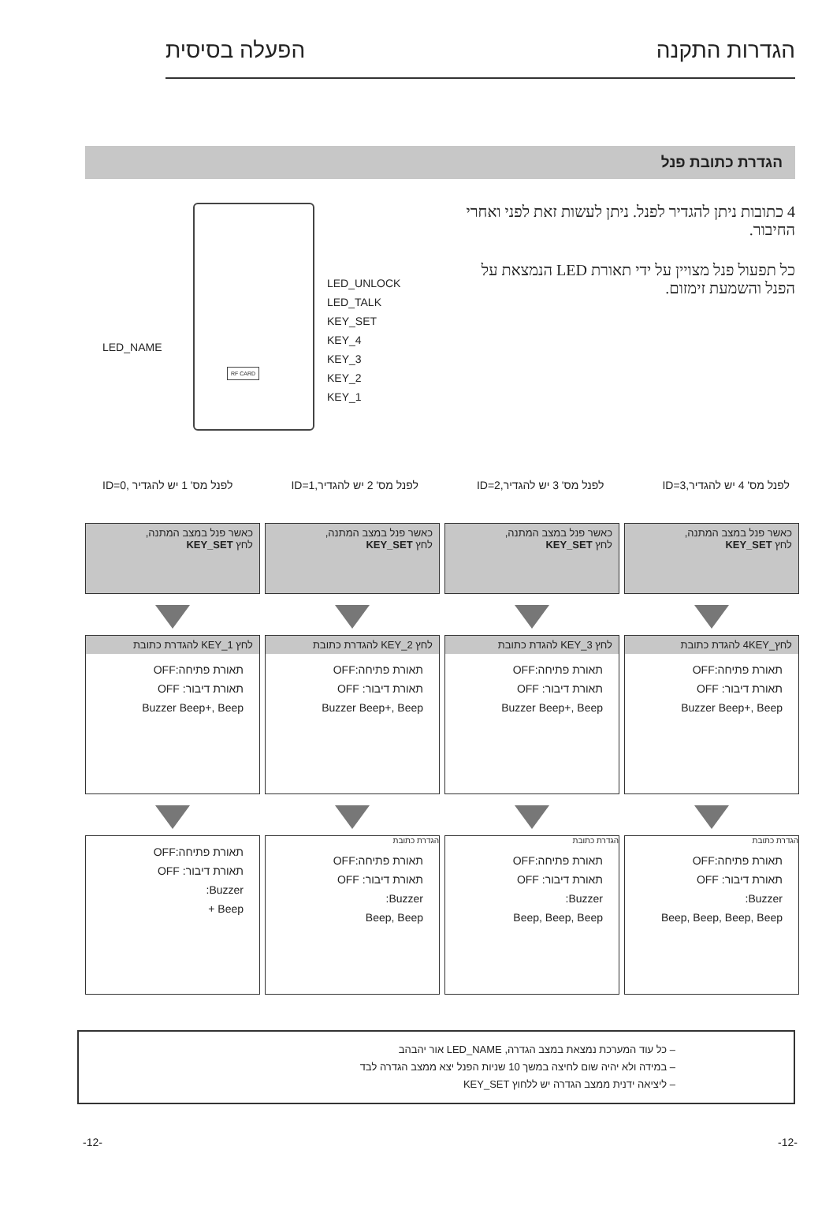הגדרות התקנה הפעלה בסיסית
הגדרת כתובת פנל
LED_NAME
RF CARD
LED_UNLOCK
LED_TALK
KEY_SET
KEY_4
KEY_3
KEY_2
KEY_1
4 כתובות ניתן להגדיר לפנל. ניתן לעשות זאת לפני ואחרי החיבור.
כל תפעול פנל מצויין על ידי תאורת LED הנמצאת על הפנל והשמעת זימזום.
לפנל מס' 4 יש להגדיר,ID=3 לפנל מס' 3 יש להגדיר,ID=2 לפנל מס' 2 יש להגדיר,ID=1 לפנל מס' 1 יש להגדיר ,ID=0
כאשר פנל במצב המתנה,
לחץ KEY_SET
כאשר פנל במצב המתנה,
לחץ KEY_SET
כאשר פנל במצב המתנה,
לחץ KEY_SET
כאשר פנל במצב המתנה,
לחץ KEY_SET
לחץ_4KEY להגדת כתובת
תאורת פתיחה:OFF
תאורת דיבור: OFF
Buzzer Beep+, Beep
לחץ KEY_3 להגדת כתובת
תאורת פתיחה:OFF
תאורת דיבור: OFF
Buzzer Beep+, Beep
לחץ KEY_2 להגדרת כתובת
תאורת פתיחה:OFF
תאורת דיבור: OFF
Buzzer Beep+, Beep
לחץ KEY_1 להגדרת כתובת
תאורת פתיחה:OFF
תאורת דיבור: OFF
Buzzer Beep+, Beep
הגדרת כתובת
תאורת פתיחה:OFF
תאורת דיבור: OFF
Buzzer:
Beep, Beep, Beep, Beep
הגדרת כתובת
תאורת פתיחה:OFF
תאורת דיבור: OFF
Buzzer:
Beep, Beep, Beep
הגדרת כתובת
תאורת פתיחה:OFF
תאורת דיבור: OFF
Buzzer:
Beep, Beep
תאורת פתיחה:OFF
תאורת דיבור: OFF
Buzzer:
Beep +
– כל עוד המערכת נמצאת במצב הגדרה, LED_NAME אור יהבהב
– במידה ולא יהיה שום לחיצה במשך 10 שניות הפנל יצא ממצב הגדרה לבד
– ליציאה ידנית ממצב הגדרה יש ללחוץ KEY_SET
-12- -12-